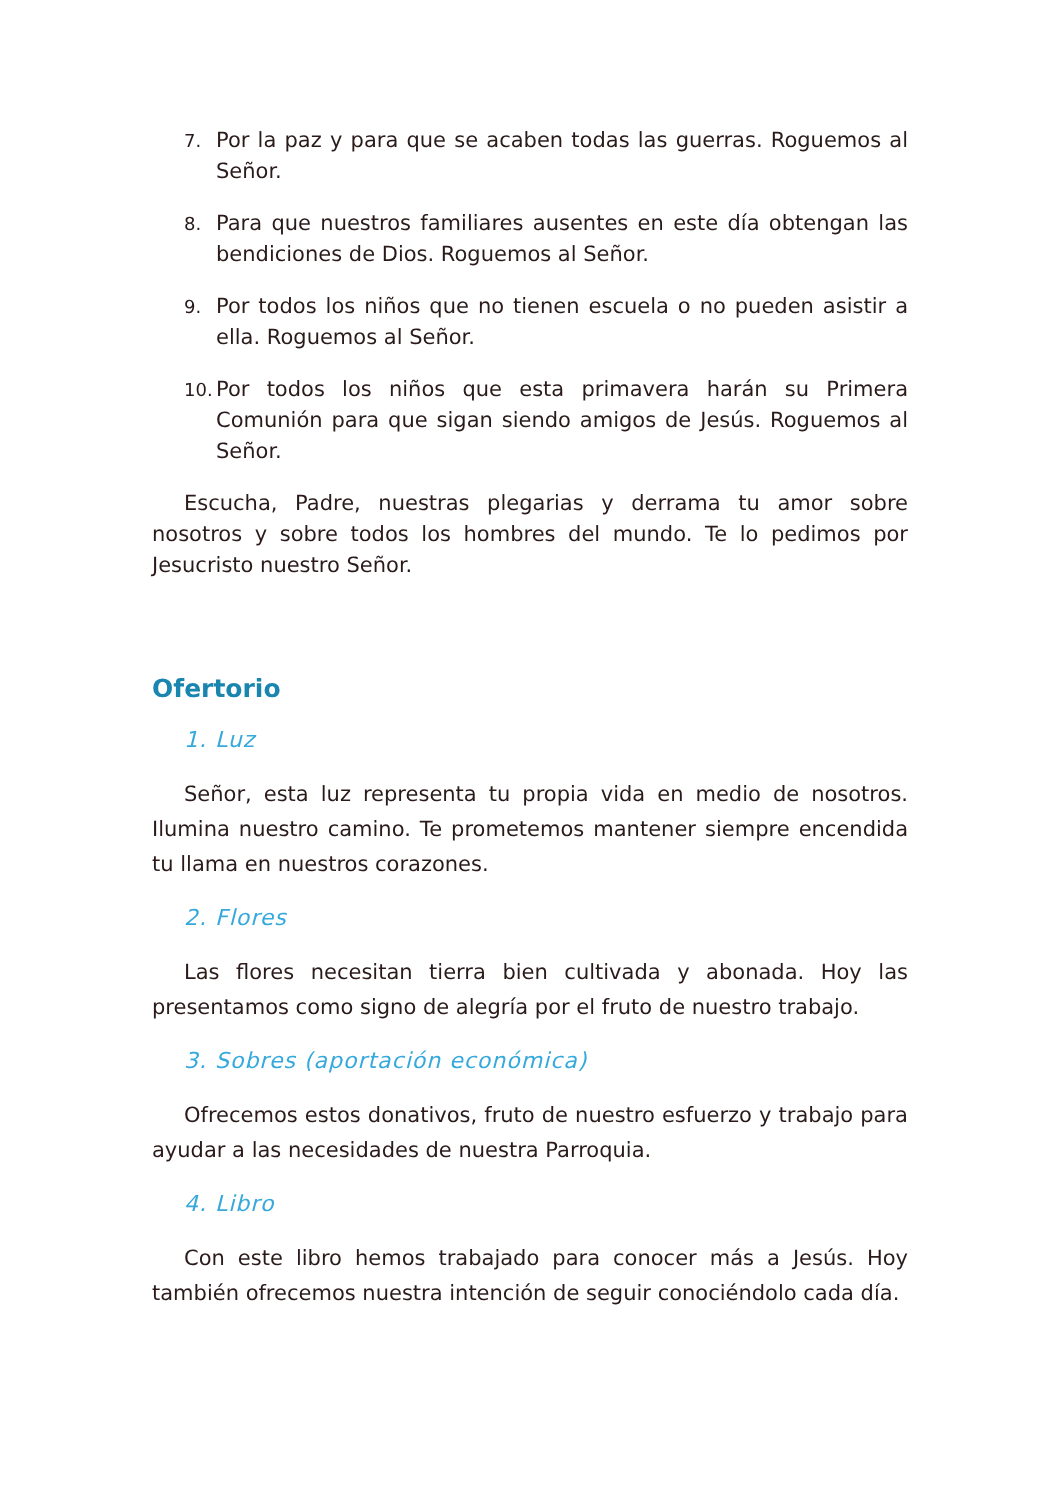7.
Por la paz y para que se acaben todas las guerras. Roguemos al Señor.
8.
Para que nuestros familiares ausentes en este día obtengan las bendiciones de Dios. Roguemos al Señor.
9.
Por todos los niños que no tienen escuela o no pueden asistir a ella. Roguemos al Señor.
10.
Por todos los niños que esta primavera harán su Primera Comunión para que sigan siendo amigos de Jesús. Roguemos al Señor.
Escucha, Padre, nuestras plegarias y derrama tu amor sobre nosotros y sobre todos los hombres del mundo. Te lo pedimos por Jesucristo nuestro Señor.
Ofertorio
1. Luz
Señor, esta luz representa tu propia vida en medio de nosotros. Ilumina nuestro camino. Te prometemos mantener siempre encendida tu llama en nuestros corazones.
2. Flores
Las flores necesitan tierra bien cultivada y abonada. Hoy las presentamos como signo de alegría por el fruto de nuestro trabajo.
3. Sobres (aportación económica)
Ofrecemos estos donativos, fruto de nuestro esfuerzo y trabajo para ayudar a las necesidades de nuestra Parroquia.
4. Libro
Con este libro hemos trabajado para conocer más a Jesús. Hoy también ofrecemos nuestra intención de seguir conociéndolo cada día.